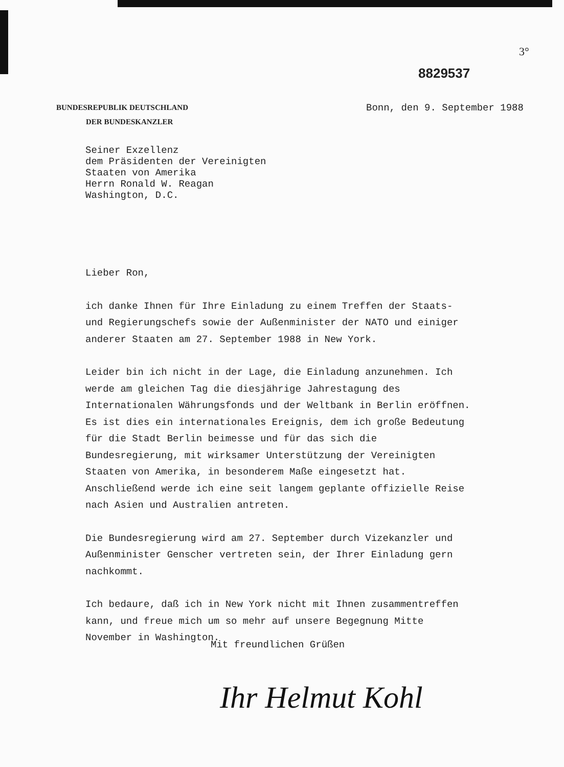3°
8829537
BUNDESREPUBLIK DEUTSCHLAND
DER BUNDESKANZLER
Bonn, den 9. September 1988
Seiner Exzellenz
dem Präsidenten der Vereinigten
Staaten von Amerika
Herrn Ronald W. Reagan
Washington, D.C.
Lieber Ron,
ich danke Ihnen für Ihre Einladung zu einem Treffen der Staats- und Regierungschefs sowie der Außenminister der NATO und einiger anderer Staaten am 27. September 1988 in New York.
Leider bin ich nicht in der Lage, die Einladung anzunehmen. Ich werde am gleichen Tag die diesjährige Jahrestagung des Internationalen Währungsfonds und der Weltbank in Berlin eröffnen. Es ist dies ein internationales Ereignis, dem ich große Bedeutung für die Stadt Berlin beimesse und für das sich die Bundesregierung, mit wirksamer Unterstützung der Vereinigten Staaten von Amerika, in besonderem Maße eingesetzt hat. Anschließend werde ich eine seit langem geplante offizielle Reise nach Asien und Australien antreten.
Die Bundesregierung wird am 27. September durch Vizekanzler und Außenminister Genscher vertreten sein, der Ihrer Einladung gern nachkommt.
Ich bedaure, daß ich in New York nicht mit Ihnen zusammentreffen kann, und freue mich um so mehr auf unsere Begegnung Mitte November in Washington.
Mit freundlichen Grüßen
Ihr Helmut Kohl